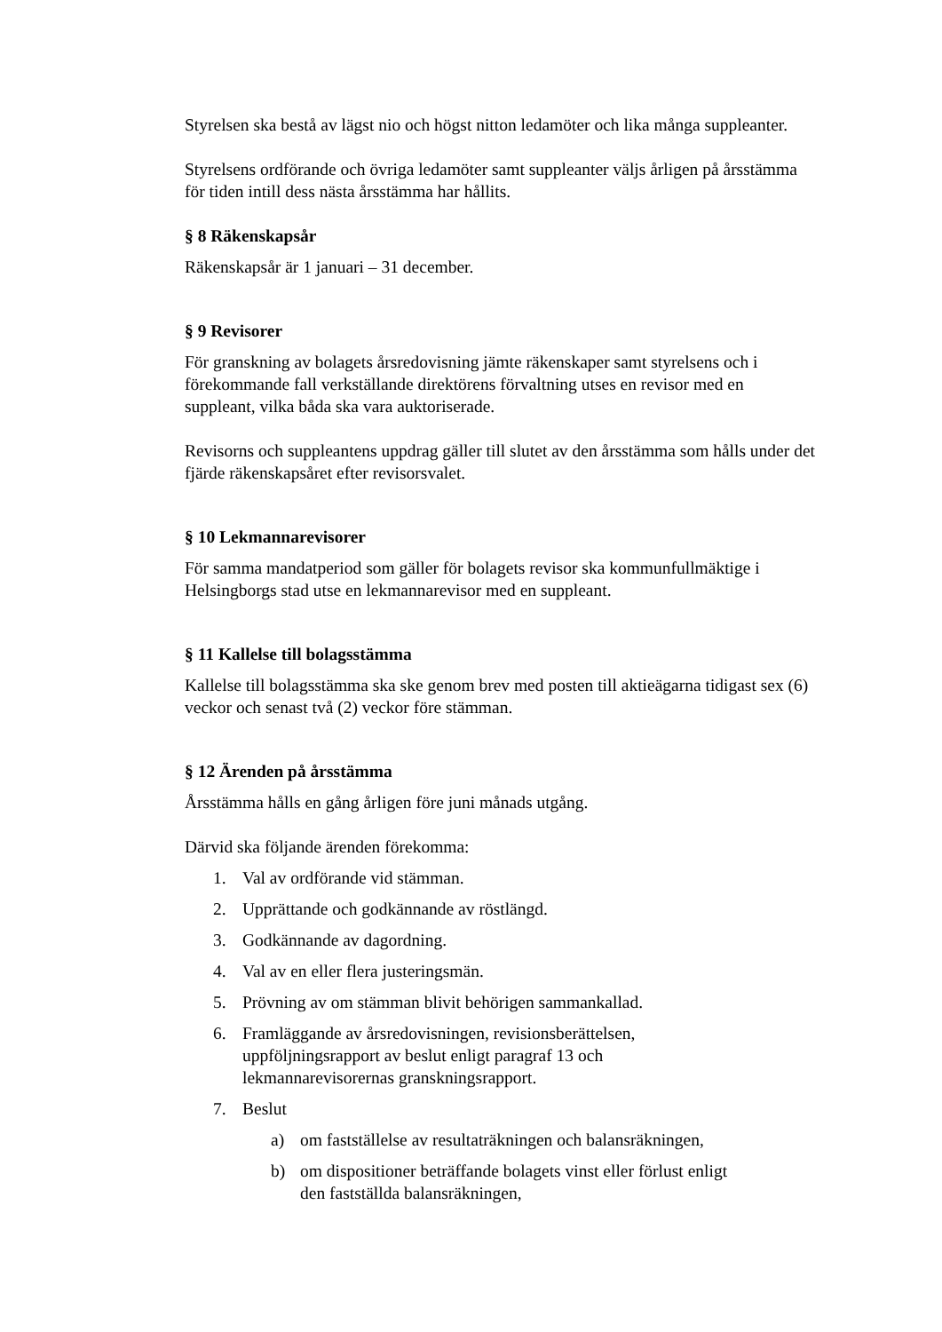Styrelsen ska bestå av lägst nio och högst nitton ledamöter och lika många suppleanter.
Styrelsens ordförande och övriga ledamöter samt suppleanter väljs årligen på årsstämma för tiden intill dess nästa årsstämma har hållits.
§ 8 Räkenskapsår
Räkenskapsår är 1 januari – 31 december.
§ 9 Revisorer
För granskning av bolagets årsredovisning jämte räkenskaper samt styrelsens och i förekommande fall verkställande direktörens förvaltning utses en revisor med en suppleant, vilka båda ska vara auktoriserade.
Revisorns och suppleantens uppdrag gäller till slutet av den årsstämma som hålls under det fjärde räkenskapsåret efter revisorsvalet.
§ 10 Lekmannarevisorer
För samma mandatperiod som gäller för bolagets revisor ska kommunfullmäktige i Helsingborgs stad utse en lekmannarevisor med en suppleant.
§ 11 Kallelse till bolagsstämma
Kallelse till bolagsstämma ska ske genom brev med posten till aktieägarna tidigast sex (6) veckor och senast två (2) veckor före stämman.
§ 12 Ärenden på årsstämma
Årsstämma hålls en gång årligen före juni månads utgång.
Därvid ska följande ärenden förekomma:
1. Val av ordförande vid stämman.
2. Upprättande och godkännande av röstlängd.
3. Godkännande av dagordning.
4. Val av en eller flera justeringsmän.
5. Prövning av om stämman blivit behörigen sammankallad.
6. Framläggande av årsredovisningen, revisionsberättelsen,
uppföljningsrapport av beslut enligt paragraf 13 och
lekmannarevisorernas granskningsrapport.
7. Beslut
a) om fastställelse av resultaträkningen och balansräkningen,
b) om dispositioner beträffande bolagets vinst eller förlust enligt
den fastställda balansräkningen,